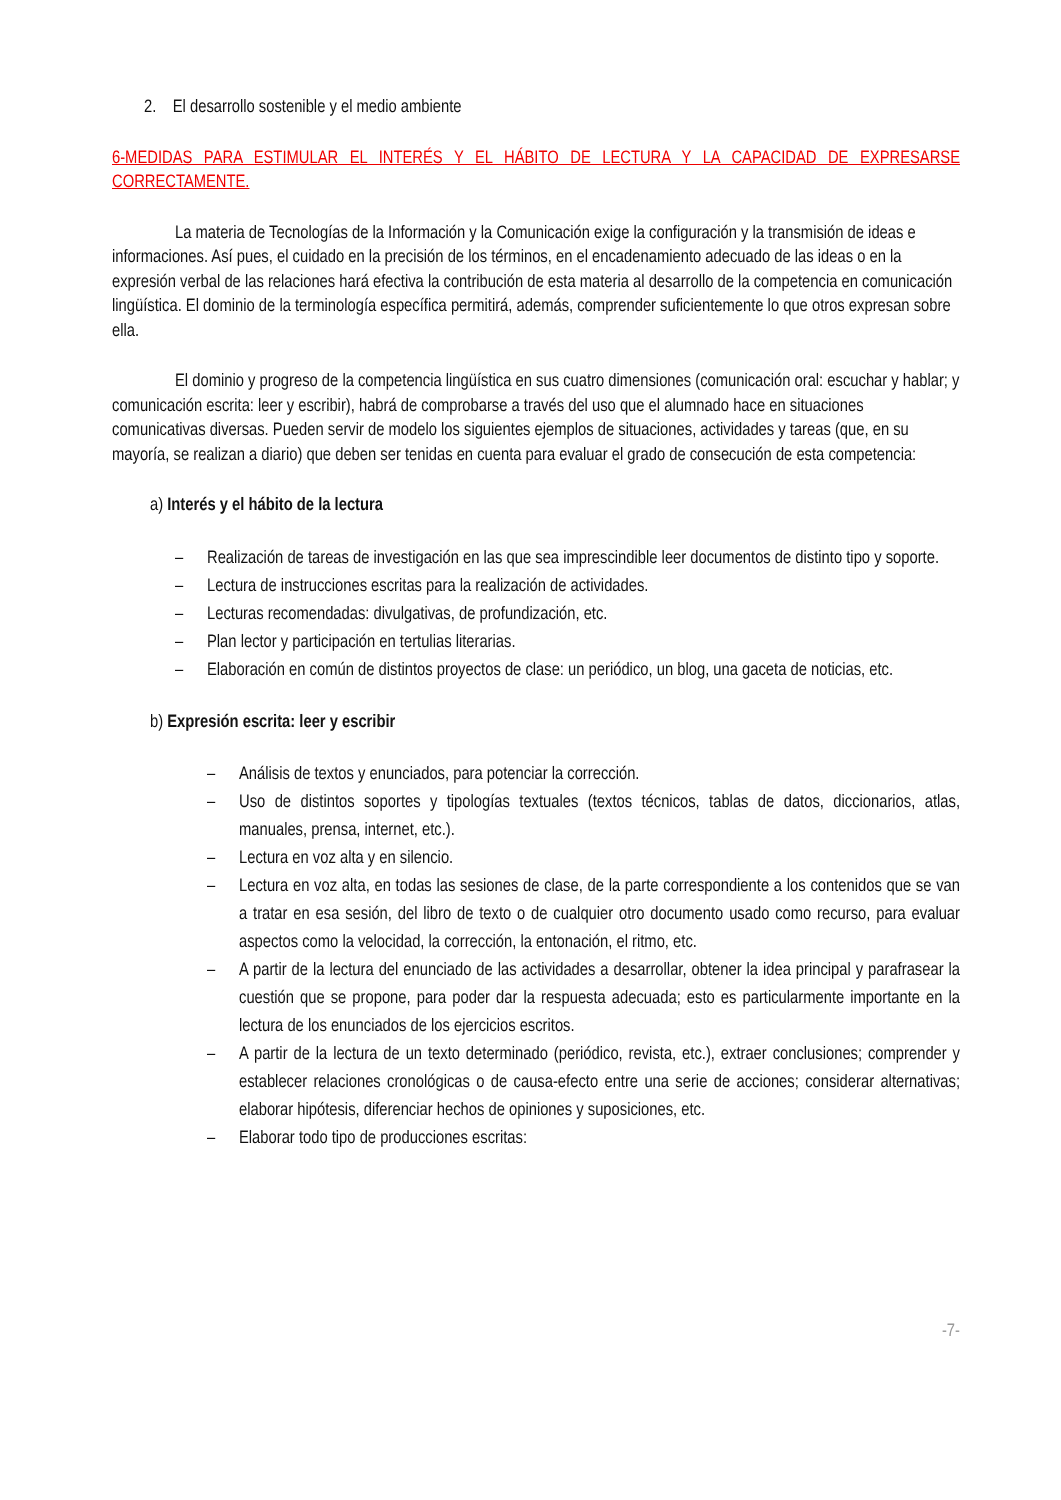2. El desarrollo sostenible y el medio ambiente
6-MEDIDAS PARA ESTIMULAR EL INTERÉS Y EL HÁBITO DE LECTURA Y LA CAPACIDAD DE EXPRESARSE CORRECTAMENTE.
La materia de Tecnologías de la Información y la Comunicación exige la configuración y la transmisión de ideas e informaciones. Así pues, el cuidado en la precisión de los términos, en el encadenamiento adecuado de las ideas o en la expresión verbal de las relaciones hará efectiva la contribución de esta materia al desarrollo de la competencia en comunicación lingüística. El dominio de la terminología específica permitirá, además, comprender suficientemente lo que otros expresan sobre ella.
El dominio y progreso de la competencia lingüística en sus cuatro dimensiones (comunicación oral: escuchar y hablar; y comunicación escrita: leer y escribir), habrá de comprobarse a través del uso que el alumnado hace en situaciones comunicativas diversas. Pueden servir de modelo los siguientes ejemplos de situaciones, actividades y tareas (que, en su mayoría, se realizan a diario) que deben ser tenidas en cuenta para evaluar el grado de consecución de esta competencia:
a) Interés y el hábito de la lectura
– Realización de tareas de investigación en las que sea imprescindible leer documentos de distinto tipo y soporte.
– Lectura de instrucciones escritas para la realización de actividades.
– Lecturas recomendadas: divulgativas, de profundización, etc.
– Plan lector y participación en tertulias literarias.
– Elaboración en común de distintos proyectos de clase: un periódico, un blog, una gaceta de noticias, etc.
b) Expresión escrita: leer y escribir
– Análisis de textos y enunciados, para potenciar la corrección.
– Uso de distintos soportes y tipologías textuales (textos técnicos, tablas de datos, diccionarios, atlas, manuales, prensa, internet, etc.).
– Lectura en voz alta y en silencio.
– Lectura en voz alta, en todas las sesiones de clase, de la parte correspondiente a los contenidos que se van a tratar en esa sesión, del libro de texto o de cualquier otro documento usado como recurso, para evaluar aspectos como la velocidad, la corrección, la entonación, el ritmo, etc.
– A partir de la lectura del enunciado de las actividades a desarrollar, obtener la idea principal y parafrasear la cuestión que se propone, para poder dar la respuesta adecuada; esto es particularmente importante en la lectura de los enunciados de los ejercicios escritos.
– A partir de la lectura de un texto determinado (periódico, revista, etc.), extraer conclusiones; comprender y establecer relaciones cronológicas o de causa-efecto entre una serie de acciones; considerar alternativas; elaborar hipótesis, diferenciar hechos de opiniones y suposiciones, etc.
– Elaborar todo tipo de producciones escritas:
-7-